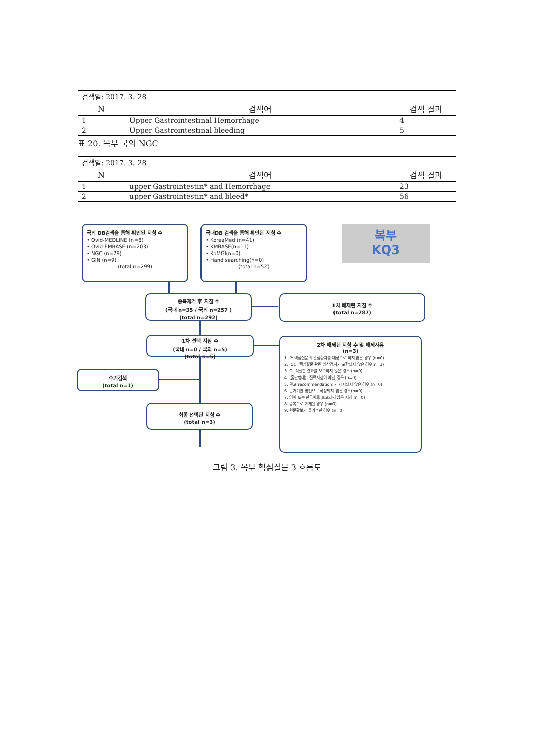| 검색일: 2017. 3. 28 | | |
| N | 검색어 | 검색 결과 |
| 1 | Upper Gastrointestinal Hemorrhage | 4 |
| 2 | Upper Gastrointestinal bleeding | 5 |
표 20. 복부 국외 NGC
| 검색일: 2017. 3. 28 | | |
| N | 검색어 | 검색 결과 |
| 1 | upper Gastrointestin* and Hemorrhage | 23 |
| 2 | upper Gastrointestin* and bleed* | 56 |
국외 DB검색을 통해 확인된 지침 수
• Ovid-MEDLINE (n=8)
• Ovid-EMBASE (n=203)
• NGC (n=79)
• GIN (n=9)
(total n=299)
국내DB 검색을 통해 확인된 지침 수
• KoreaMed (n=41)
• KMBASE(n=11)
• KoMGI(n=0)
• Hand searching(n=0)
(total n=52)
복부
KQ3
중복제거 후 지침 수
(국내 n=35 / 국외 n=257 )
(total n=292)
1차 배제된 지침 수
(total n=287)
1차 선택 지침 수
(국내 n=0 / 국외 n=5)
(total n=5)
2차 배제된 지침 수 및 배제사유
(n=3)
1. P: 핵심질문의 관심환자를 대상으로 하지 않은 경우 (n=0)
2. I&C: 핵심질문 관련 영상검사가 포함되지 않은 경우(n=3)
3. O: 적절한 결과를 보고하지 않은 경우 (n=0)
4. (출판형태): 진료지침이 아닌 경우 (n=0)
5. 권고(recommendation)가 제시되지 않은 경우 (n=0)
6. 근거기반 방법으로 작성되지 않은 경우(n=0)
7. 영어 또는 한국어로 보고되지 않은 지침 (n=0)
8. 중복으로 게재된 경우 (n=0)
9. 원문확보가 불가능한 경우 (n=0)
수기검색
(total n=1)
최종 선택된 지침 수
(total n=3)
그림 3. 복부 핵심질문 3 흐름도